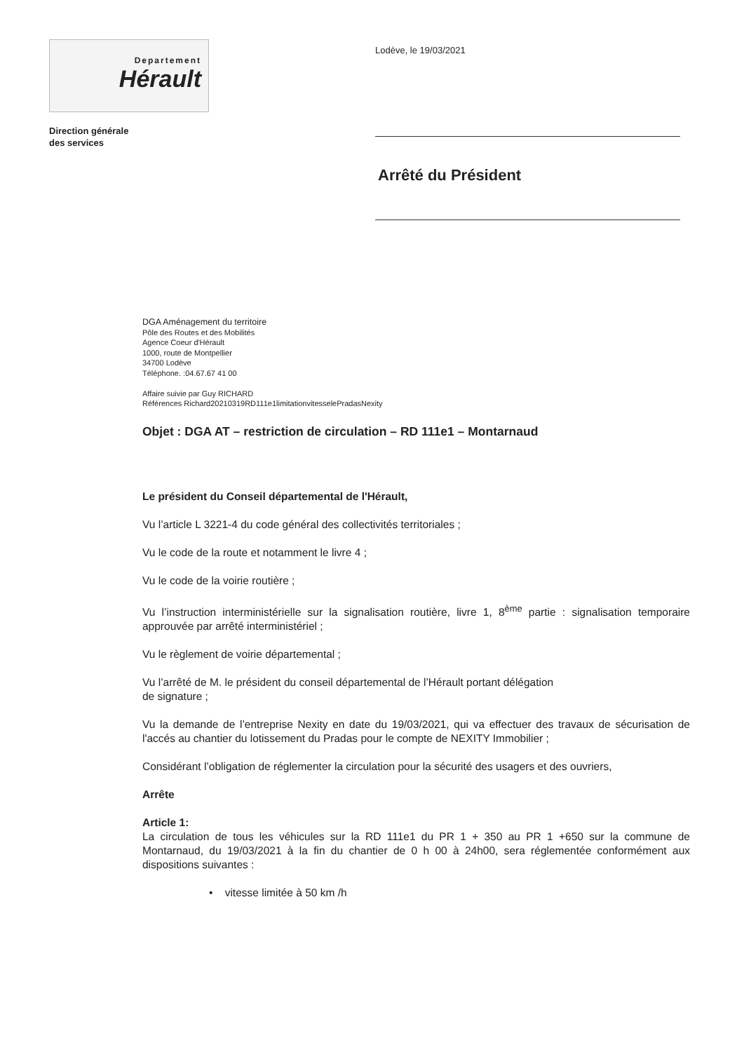Departement
Hérault
Direction générale
des services
Lodève, le 19/03/2021
Arrêté du Président
DGA Aménagement du territoire
Pôle des Routes et des Mobilités
Agence Coeur d'Hérault
1000, route de Montpellier
34700 Lodève
Téléphone. :04.67.67 41 00
Affaire suivie par Guy RICHARD
Références Richard20210319RD111e1limitationvitesselePradasNexity
Objet : DGA AT – restriction de circulation – RD 111e1 – Montarnaud
Le président du Conseil départemental de l'Hérault,
Vu l’article L 3221-4 du code général des collectivités territoriales ;
Vu le code de la route et notamment le livre 4 ;
Vu le code de la voirie routière ;
Vu l’instruction interministérielle sur la signalisation routière, livre 1, 8<sup>ème</sup> partie : signalisation temporaire approuvée par arrêté interministériel ;
Vu le règlement de voirie départemental ;
Vu l’arrêté de M. le président du conseil départemental de l’Hérault portant délégation
de signature ;
Vu la demande de l’entreprise Nexity en date du 19/03/2021, qui va effectuer des travaux de sécurisation de l'accés au chantier du lotissement du Pradas pour le compte de NEXITY Immobilier ;
Considérant l’obligation de réglementer la circulation pour la sécurité des usagers et des ouvriers,
Arrête
Article 1:
La circulation de tous les véhicules sur la RD 111e1 du PR 1 + 350 au PR 1 +650 sur la commune de Montarnaud, du 19/03/2021 à la fin du chantier de 0 h 00 à 24h00, sera réglementée conformément aux dispositions suivantes :
• vitesse limitée à 50 km /h